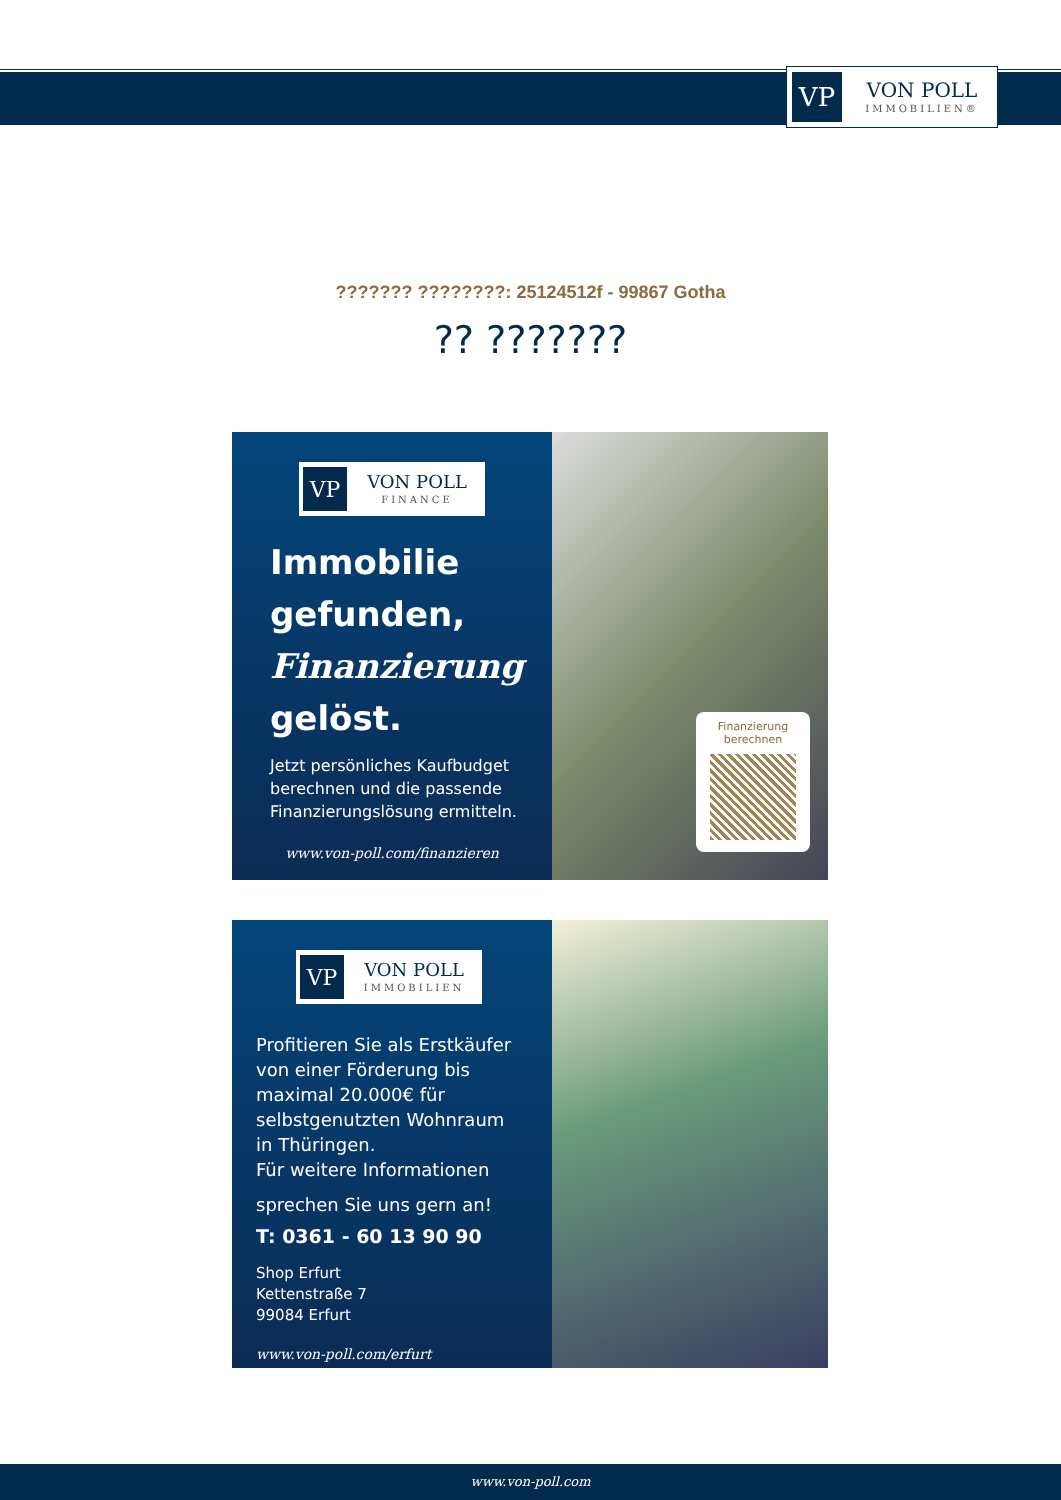VP
VON POLL
IMMOBILIEN®
??????? ????????: 25124512f - 99867 Gotha
?? ???????
VP
VON POLL
FINANCE
Immobilie
gefunden,
Finanzierung
gelöst.
Jetzt persönliches Kaufbudget berechnen und die passende Finanzierungslösung ermitteln.
www.von-poll.com/finanzieren
Finanzierung
berechnen
VP
VON POLL
IMMOBILIEN
Profitieren Sie als Erstkäufer von einer Förderung bis maximal 20.000€ für selbstgenutzten Wohnraum in Thüringen.
Für weitere Informationen
sprechen Sie uns gern an!
T: 0361 - 60 13 90 90
Shop Erfurt
Kettenstraße 7
99084 Erfurt
www.von-poll.com/erfurt
www.von-poll.com